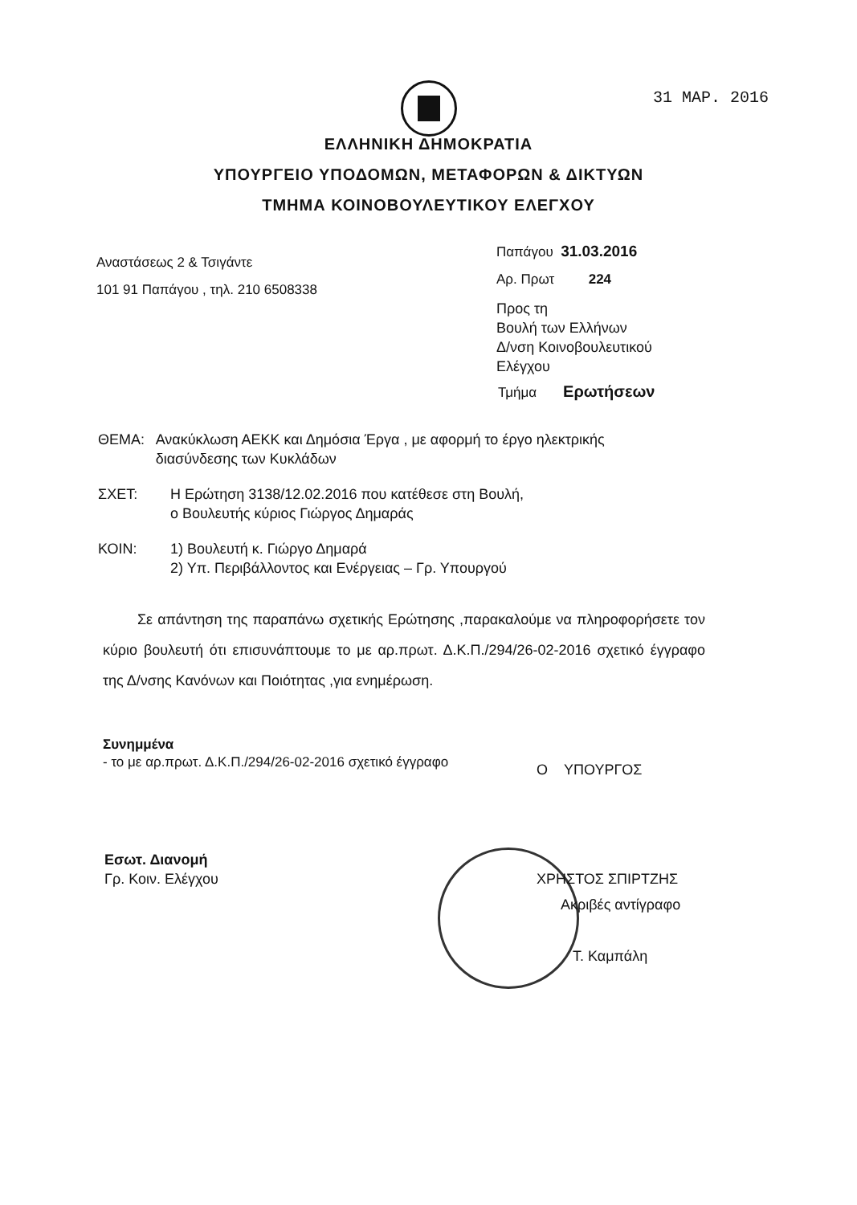31 ΜΑΡ. 2016
ΕΛΛΗΝΙΚΗ ΔΗΜΟΚΡΑΤΙΑ
ΥΠΟΥΡΓΕΙΟ ΥΠΟΔΟΜΩΝ, ΜΕΤΑΦΟΡΩΝ & ΔΙΚΤΥΩΝ
ΤΜΗΜΑ ΚΟΙΝΟΒΟΥΛΕΥΤΙΚΟΥ ΕΛΕΓΧΟΥ
Αναστάσεως 2 & Τσιγάντε
101 91 Παπάγου , τηλ. 210 6508338
Παπάγου 31.03.2016
Αρ. Πρωτ 224
Προς τη
Βουλή των Ελλήνων
Δ/νση Κοινοβουλευτικού
Ελέγχου
Τμήμα Ερωτήσεων
ΘΕΜΑ: Ανακύκλωση ΑΕΚΚ και Δημόσια Έργα , με αφορμή το έργο ηλεκτρικής διασύνδεσης των Κυκλάδων
ΣΧΕΤ: Η Ερώτηση 3138/12.02.2016 που κατέθεσε στη Βουλή,
ο Βουλευτής κύριος Γιώργος Δημαράς
ΚΟΙΝ: 1) Βουλευτή κ. Γιώργο Δημαρά
2) Υπ. Περιβάλλοντος και Ενέργειας – Γρ. Υπουργού
Σε απάντηση της παραπάνω σχετικής Ερώτησης ,παρακαλούμε να πληροφορήσετε τον κύριο βουλευτή ότι επισυνάπτουμε το με αρ.πρωτ. Δ.Κ.Π./294/26-02-2016 σχετικό έγγραφο της Δ/νσης Κανόνων και Ποιότητας ,για ενημέρωση.
Συνημμένα
- το με αρ.πρωτ. Δ.Κ.Π./294/26-02-2016 σχετικό έγγραφο
Ο ΥΠΟΥΡΓΟΣ
Εσωτ. Διανομή
Γρ. Κοιν. Ελέγχου
ΧΡΗΣΤΟΣ ΣΠΙΡΤΖΗΣ
Ακριβές αντίγραφο
Τ. Καμπάλη